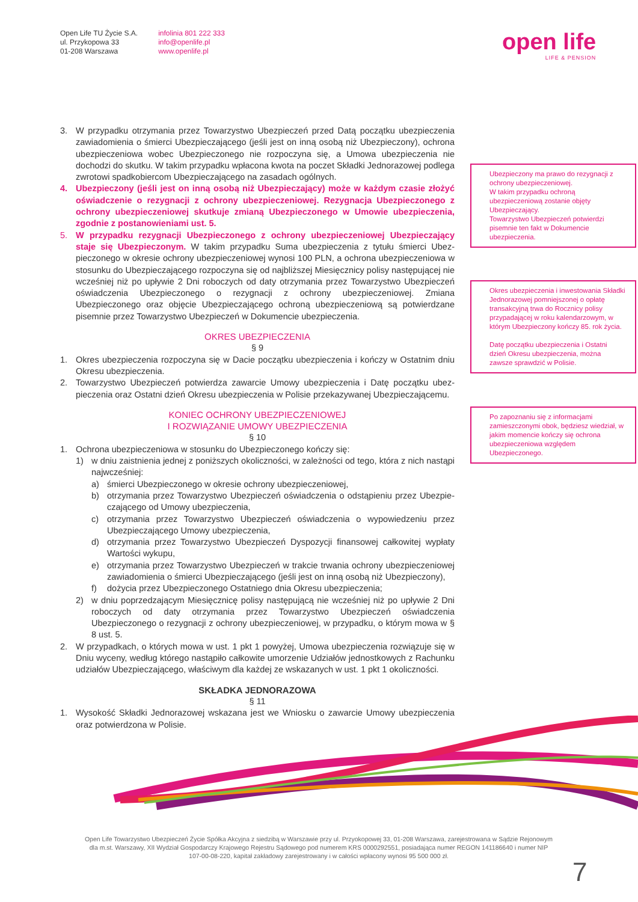Open Life TU Życie S.A.
ul. Przykopowa 33
01-208 Warszawa
infolinia 801 222 333
info@openlife.pl
www.openlife.pl
open life
LIFE & PENSION
3. W przypadku otrzymania przez Towarzystwo Ubezpieczeń przed Datą początku ubezpieczenia zawiadomienia o śmierci Ubezpieczającego (jeśli jest on inną osobą niż Ubezpieczony), ochrona ubezpieczeniowa wobec Ubezpieczonego nie rozpoczyna się, a Umowa ubezpieczenia nie dochodzi do skutku. W takim przypadku wpłacona kwota na poczet Składki Jednorazowej podlega zwrotowi spadkobiercom Ubezpieczającego na zasadach ogólnych.
4. Ubezpieczony (jeśli jest on inną osobą niż Ubezpieczający) może w każdym czasie złożyć oświadczenie o rezygnacji z ochrony ubezpieczeniowej. Rezygnacja Ubezpie­czonego z ochrony ubezpieczeniowej skutkuje zmianą Ubezpieczonego w Umowie ubezpieczenia, zgodnie z postanowieniami ust. 5.
5. W przypadku rezygnacji Ubezpieczonego z ochrony ubezpieczeniowej Ubezpieczający staje się Ubezpieczonym. W takim przypadku Suma ubezpieczenia z tytułu śmierci Ubez­pieczonego w okresie ochrony ubezpieczeniowej wynosi 100 PLN, a ochrona ubezpiecze­niowa w stosunku do Ubezpieczającego rozpoczyna się od najbliższej Miesięcznicy polisy następującej nie wcześniej niż po upływie 2 Dni roboczych od daty otrzymania przez Towa­rzystwo Ubezpieczeń oświadczenia Ubezpieczonego o rezygnacji z ochrony ubezpiecze­niowej. Zmiana Ubezpieczonego oraz objęcie Ubezpieczającego ochroną ubezpieczeniową są potwierdzane pisemnie przez Towarzystwo Ubezpieczeń w Dokumencie ubezpieczenia.
OKRES UBEZPIECZENIA
§ 9
1. Okres ubezpieczenia rozpoczyna się w Dacie początku ubezpieczenia i kończy w Ostatnim dniu Okresu ubezpieczenia.
2. Towarzystwo Ubezpieczeń potwierdza zawarcie Umowy ubezpieczenia i Datę początku ubez­pieczenia oraz Ostatni dzień Okresu ubezpieczenia w Polisie przekazywanej Ubezpieczającemu.
KONIEC OCHRONY UBEZPIECZENIOWEJ
I ROZWIĄZANIE UMOWY UBEZPIECZENIA
§ 10
1. Ochrona ubezpieczeniowa w stosunku do Ubezpieczonego kończy się:
1) w dniu zaistnienia jednej z poniższych okoliczności, w zależności od tego, która z nich nastąpi najwcześniej:
a) śmierci Ubezpieczonego w okresie ochrony ubezpieczeniowej,
b) otrzymania przez Towarzystwo Ubezpieczeń oświadczenia o odstąpieniu przez Ubezpie­czającego od Umowy ubezpieczenia,
c) otrzymania przez Towarzystwo Ubezpieczeń oświadczenia o wypowiedzeniu przez Ubezpieczającego Umowy ubezpieczenia,
d) otrzymania przez Towarzystwo Ubezpieczeń Dyspozycji finansowej całkowitej wypłaty Wartości wykupu,
e) otrzymania przez Towarzystwo Ubezpieczeń w trakcie trwania ochrony ubezpieczeniowej zawiadomienia o śmierci Ubezpieczającego (jeśli jest on inną osobą niż Ubezpieczony),
f) dożycia przez Ubezpieczonego Ostatniego dnia Okresu ubezpieczenia;
2) w dniu poprzedzającym Miesięcznicę polisy następującą nie wcześniej niż po upływie 2 Dni ro­boczych od daty otrzymania przez Towarzystwo Ubezpieczeń oświadczenia Ubezpieczonego o rezygnacji z ochrony ubezpieczeniowej, w przypadku, o którym mowa w § 8 ust. 5.
2. W przypadkach, o których mowa w ust. 1 pkt 1 powyżej, Umowa ubezpieczenia rozwią­zuje się w Dniu wyceny, według którego nastąpiło całkowite umorzenie Udziałów jednost­kowych z Rachunku udziałów Ubezpieczającego, właściwym dla każdej ze wskazanych w ust. 1 pkt 1 okoliczności.
SKŁADKA JEDNORAZOWA
§ 11
1. Wysokość Składki Jednorazowej wskazana jest we Wniosku o zawarcie Umowy ubezpieczenia oraz potwierdzona w Polisie.
Ubezpieczony ma prawo do rezygnacji z ochrony ubezpieczeniowej.
W takim przypadku ochroną ubezpieczeniową zostanie objęty Ubezpieczający.
Towarzystwo Ubezpieczeń potwierdzi pisemnie ten fakt w Dokumencie ubezpieczenia.
Okres ubezpieczenia i inwestowania Składki Jednorazowej pomniejszonej o opłatę transakcyjną trwa do Rocznicy polisy przypadającej w roku kalendarzowym, w którym Ubezpieczony kończy 85. rok życia.
Datę początku ubezpieczenia i Ostatni dzień Okresu ubezpieczenia, można zawsze sprawdzić w Polisie.
Po zapoznaniu się z informacjami zamieszczonymi obok, będziesz wiedział, w jakim momencie kończy się ochrona ubezpieczeniowa względem Ubezpieczonego.
Open Life Towarzystwo Ubezpieczeń Życie Spółka Akcyjna z siedzibą w Warszawie przy ul. Przyokopowej 33, 01-208 Warszawa, zarejestrowana w Sądzie Rejonowym dla m.st. Warszawy, XII Wydział Gospodarczy Krajowego Rejestru Sądowego pod numerem KRS 0000292551, posiadająca numer REGON 141186640 i numer NIP 107-00-08-220, kapitał zakładowy zarejestrowany i w całości wpłacony wynosi 95 500 000 zł.
7